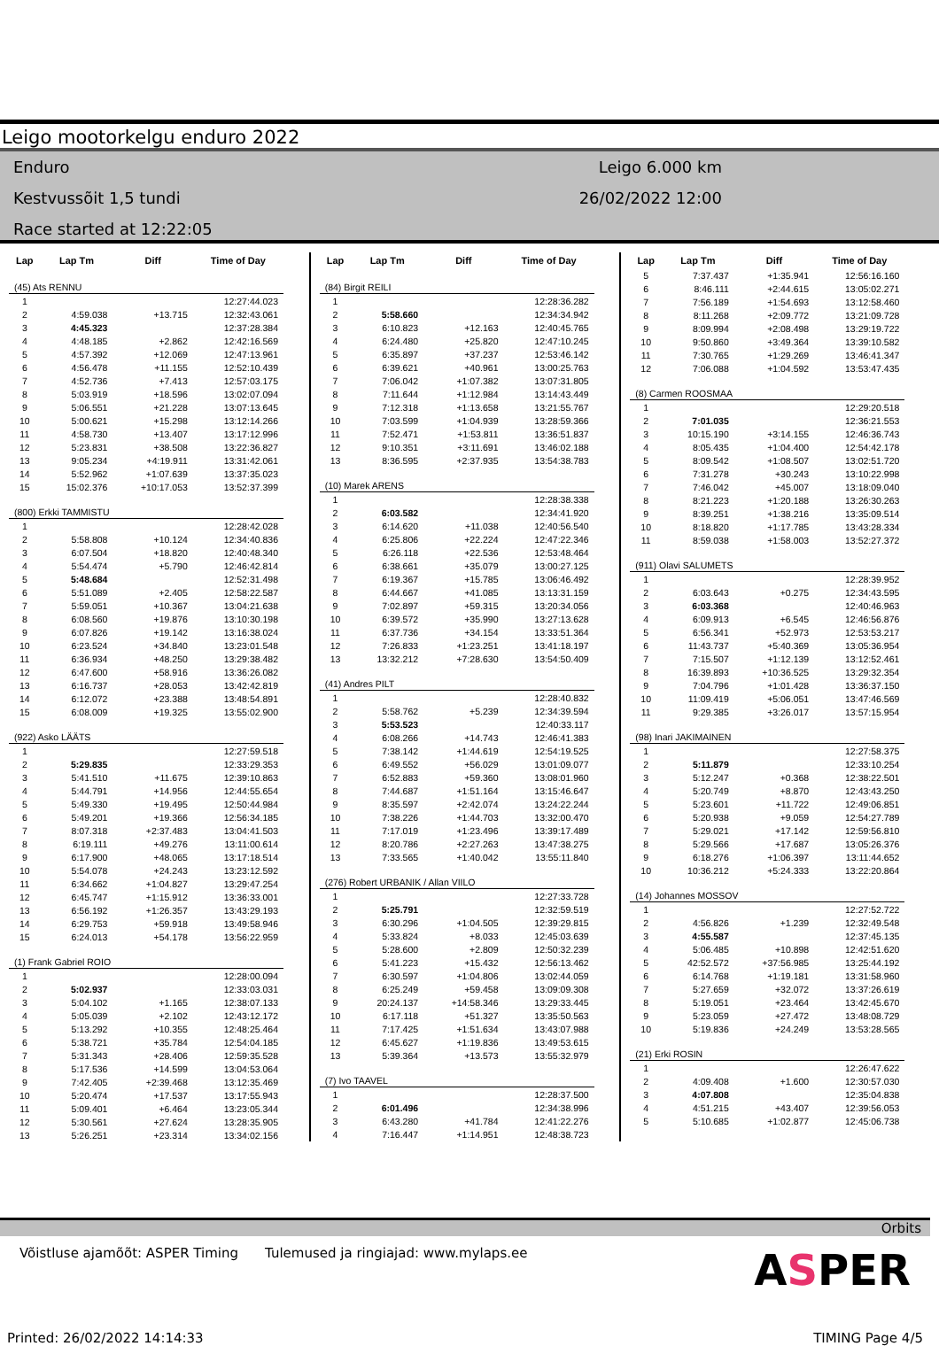Leigo mootorkelgu enduro 2022
Enduro
Kestvussõit 1,5 tundi
Race started at 12:22:05
Leigo 6.000 km
26/02/2022 12:00
| Lap | Lap Tm | Diff | Time of Day |
| --- | --- | --- | --- |
| (45) Ats RENNU | | | |
| 1 | | | 12:27:44.023 |
| 2 | 4:59.038 | +13.715 | 12:32:43.061 |
| 3 | 4:45.323 | | 12:37:28.384 |
| 4 | 4:48.185 | +2.862 | 12:42:16.569 |
| 5 | 4:57.392 | +12.069 | 12:47:13.961 |
| 6 | 4:56.478 | +11.155 | 12:52:10.439 |
| 7 | 4:52.736 | +7.413 | 12:57:03.175 |
| 8 | 5:03.919 | +18.596 | 13:02:07.094 |
| 9 | 5:06.551 | +21.228 | 13:07:13.645 |
| 10 | 5:00.621 | +15.298 | 13:12:14.266 |
| 11 | 4:58.730 | +13.407 | 13:17:12.996 |
| 12 | 5:23.831 | +38.508 | 13:22:36.827 |
| 13 | 9:05.234 | +4:19.911 | 13:31:42.061 |
| 14 | 5:52.962 | +1:07.639 | 13:37:35.023 |
| 15 | 15:02.376 | +10:17.053 | 13:52:37.399 |
| (800) Erkki TAMMISTU | | | |
| 1 | | | 12:28:42.028 |
| 2 | 5:58.808 | +10.124 | 12:34:40.836 |
| 3 | 6:07.504 | +18.820 | 12:40:48.340 |
| 4 | 5:54.474 | +5.790 | 12:46:42.814 |
| 5 | 5:48.684 | | 12:52:31.498 |
| 6 | 5:51.089 | +2.405 | 12:58:22.587 |
| 7 | 5:59.051 | +10.367 | 13:04:21.638 |
| 8 | 6:08.560 | +19.876 | 13:10:30.198 |
| 9 | 6:07.826 | +19.142 | 13:16:38.024 |
| 10 | 6:23.524 | +34.840 | 13:23:01.548 |
| 11 | 6:36.934 | +48.250 | 13:29:38.482 |
| 12 | 6:47.600 | +58.916 | 13:36:26.082 |
| 13 | 6:16.737 | +28.053 | 13:42:42.819 |
| 14 | 6:12.072 | +23.388 | 13:48:54.891 |
| 15 | 6:08.009 | +19.325 | 13:55:02.900 |
| (922) Asko LÄÄTS | | | |
| 1 | | | 12:27:59.518 |
| 2 | 5:29.835 | | 12:33:29.353 |
| 3 | 5:41.510 | +11.675 | 12:39:10.863 |
| 4 | 5:44.791 | +14.956 | 12:44:55.654 |
| 5 | 5:49.330 | +19.495 | 12:50:44.984 |
| 6 | 5:49.201 | +19.366 | 12:56:34.185 |
| 7 | 8:07.318 | +2:37.483 | 13:04:41.503 |
| 8 | 6:19.111 | +49.276 | 13:11:00.614 |
| 9 | 6:17.900 | +48.065 | 13:17:18.514 |
| 10 | 5:54.078 | +24.243 | 13:23:12.592 |
| 11 | 6:34.662 | +1:04.827 | 13:29:47.254 |
| 12 | 6:45.747 | +1:15.912 | 13:36:33.001 |
| 13 | 6:56.192 | +1:26.357 | 13:43:29.193 |
| 14 | 6:29.753 | +59.918 | 13:49:58.946 |
| 15 | 6:24.013 | +54.178 | 13:56:22.959 |
| (1) Frank Gabriel ROIO | | | |
| 1 | | | 12:28:00.094 |
| 2 | 5:02.937 | | 12:33:03.031 |
| 3 | 5:04.102 | +1.165 | 12:38:07.133 |
| 4 | 5:05.039 | +2.102 | 12:43:12.172 |
| 5 | 5:13.292 | +10.355 | 12:48:25.464 |
| 6 | 5:38.721 | +35.784 | 12:54:04.185 |
| 7 | 5:31.343 | +28.406 | 12:59:35.528 |
| 8 | 5:17.536 | +14.599 | 13:04:53.064 |
| 9 | 7:42.405 | +2:39.468 | 13:12:35.469 |
| 10 | 5:20.474 | +17.537 | 13:17:55.943 |
| 11 | 5:09.401 | +6.464 | 13:23:05.344 |
| 12 | 5:30.561 | +27.624 | 13:28:35.905 |
| 13 | 5:26.251 | +23.314 | 13:34:02.156 |
| Lap | Lap Tm | Diff | Time of Day |
| --- | --- | --- | --- |
| (84) Birgit REILI | | | |
| 1 | | | 12:28:36.282 |
| 2 | 5:58.660 | | 12:34:34.942 |
| 3 | 6:10.823 | +12.163 | 12:40:45.765 |
| 4 | 6:24.480 | +25.820 | 12:47:10.245 |
| 5 | 6:35.897 | +37.237 | 12:53:46.142 |
| 6 | 6:39.621 | +40.961 | 13:00:25.763 |
| 7 | 7:06.042 | +1:07.382 | 13:07:31.805 |
| 8 | 7:11.644 | +1:12.984 | 13:14:43.449 |
| 9 | 7:12.318 | +1:13.658 | 13:21:55.767 |
| 10 | 7:03.599 | +1:04.939 | 13:28:59.366 |
| 11 | 7:52.471 | +1:53.811 | 13:36:51.837 |
| 12 | 9:10.351 | +3:11.691 | 13:46:02.188 |
| 13 | 8:36.595 | +2:37.935 | 13:54:38.783 |
| (10) Marek ARENS | | | |
| 1 | | | 12:28:38.338 |
| 2 | 6:03.582 | | 12:34:41.920 |
| 3 | 6:14.620 | +11.038 | 12:40:56.540 |
| 4 | 6:25.806 | +22.224 | 12:47:22.346 |
| 5 | 6:26.118 | +22.536 | 12:53:48.464 |
| 6 | 6:38.661 | +35.079 | 13:00:27.125 |
| 7 | 6:19.367 | +15.785 | 13:06:46.492 |
| 8 | 6:44.667 | +41.085 | 13:13:31.159 |
| 9 | 7:02.897 | +59.315 | 13:20:34.056 |
| 10 | 6:39.572 | +35.990 | 13:27:13.628 |
| 11 | 6:37.736 | +34.154 | 13:33:51.364 |
| 12 | 7:26.833 | +1:23.251 | 13:41:18.197 |
| 13 | 13:32.212 | +7:28.630 | 13:54:50.409 |
| (41) Andres PILT | | | |
| 1 | | | 12:28:40.832 |
| 2 | 5:58.762 | +5.239 | 12:34:39.594 |
| 3 | 5:53.523 | | 12:40:33.117 |
| 4 | 6:08.266 | +14.743 | 12:46:41.383 |
| 5 | 7:38.142 | +1:44.619 | 12:54:19.525 |
| 6 | 6:49.552 | +56.029 | 13:01:09.077 |
| 7 | 6:52.883 | +59.360 | 13:08:01.960 |
| 8 | 7:44.687 | +1:51.164 | 13:15:46.647 |
| 9 | 8:35.597 | +2:42.074 | 13:24:22.244 |
| 10 | 7:38.226 | +1:44.703 | 13:32:00.470 |
| 11 | 7:17.019 | +1:23.496 | 13:39:17.489 |
| 12 | 8:20.786 | +2:27.263 | 13:47:38.275 |
| 13 | 7:33.565 | +1:40.042 | 13:55:11.840 |
| (276) Robert URBANIK / Allan VIILO | | | |
| 1 | | | 12:27:33.728 |
| 2 | 5:25.791 | | 12:32:59.519 |
| 3 | 6:30.296 | +1:04.505 | 12:39:29.815 |
| 4 | 5:33.824 | +8.033 | 12:45:03.639 |
| 5 | 5:28.600 | +2.809 | 12:50:32.239 |
| 6 | 5:41.223 | +15.432 | 12:56:13.462 |
| 7 | 6:30.597 | +1:04.806 | 13:02:44.059 |
| 8 | 6:25.249 | +59.458 | 13:09:09.308 |
| 9 | 20:24.137 | +14:58.346 | 13:29:33.445 |
| 10 | 6:17.118 | +51.327 | 13:35:50.563 |
| 11 | 7:17.425 | +1:51.634 | 13:43:07.988 |
| 12 | 6:45.627 | +1:19.836 | 13:49:53.615 |
| 13 | 5:39.364 | +13.573 | 13:55:32.979 |
| (7) Ivo TAAVEL | | | |
| 1 | | | 12:28:37.500 |
| 2 | 6:01.496 | | 12:34:38.996 |
| 3 | 6:43.280 | +41.784 | 12:41:22.276 |
| 4 | 7:16.447 | +1:14.951 | 12:48:38.723 |
| Lap | Lap Tm | Diff | Time of Day |
| --- | --- | --- | --- |
| 5 | 7:37.437 | +1:35.941 | 12:56:16.160 |
| 6 | 8:46.111 | +2:44.615 | 13:05:02.271 |
| 7 | 7:56.189 | +1:54.693 | 13:12:58.460 |
| 8 | 8:11.268 | +2:09.772 | 13:21:09.728 |
| 9 | 8:09.994 | +2:08.498 | 13:29:19.722 |
| 10 | 9:50.860 | +3:49.364 | 13:39:10.582 |
| 11 | 7:30.765 | +1:29.269 | 13:46:41.347 |
| 12 | 7:06.088 | +1:04.592 | 13:53:47.435 |
| (8) Carmen ROOSMAA | | | |
| 1 | | | 12:29:20.518 |
| 2 | 7:01.035 | | 12:36:21.553 |
| 3 | 10:15.190 | +3:14.155 | 12:46:36.743 |
| 4 | 8:05.435 | +1:04.400 | 12:54:42.178 |
| 5 | 8:09.542 | +1:08.507 | 13:02:51.720 |
| 6 | 7:31.278 | +30.243 | 13:10:22.998 |
| 7 | 7:46.042 | +45.007 | 13:18:09.040 |
| 8 | 8:21.223 | +1:20.188 | 13:26:30.263 |
| 9 | 8:39.251 | +1:38.216 | 13:35:09.514 |
| 10 | 8:18.820 | +1:17.785 | 13:43:28.334 |
| 11 | 8:59.038 | +1:58.003 | 13:52:27.372 |
| (911) Olavi SALUMETS | | | |
| 1 | | | 12:28:39.952 |
| 2 | 6:03.643 | +0.275 | 12:34:43.595 |
| 3 | 6:03.368 | | 12:40:46.963 |
| 4 | 6:09.913 | +6.545 | 12:46:56.876 |
| 5 | 6:56.341 | +52.973 | 12:53:53.217 |
| 6 | 11:43.737 | +5:40.369 | 13:05:36.954 |
| 7 | 7:15.507 | +1:12.139 | 13:12:52.461 |
| 8 | 16:39.893 | +10:36.525 | 13:29:32.354 |
| 9 | 7:04.796 | +1:01.428 | 13:36:37.150 |
| 10 | 11:09.419 | +5:06.051 | 13:47:46.569 |
| 11 | 9:29.385 | +3:26.017 | 13:57:15.954 |
| (98) Inari JAKIMAINEN | | | |
| 1 | | | 12:27:58.375 |
| 2 | 5:11.879 | | 12:33:10.254 |
| 3 | 5:12.247 | +0.368 | 12:38:22.501 |
| 4 | 5:20.749 | +8.870 | 12:43:43.250 |
| 5 | 5:23.601 | +11.722 | 12:49:06.851 |
| 6 | 5:20.938 | +9.059 | 12:54:27.789 |
| 7 | 5:29.021 | +17.142 | 12:59:56.810 |
| 8 | 5:29.566 | +17.687 | 13:05:26.376 |
| 9 | 6:18.276 | +1:06.397 | 13:11:44.652 |
| 10 | 10:36.212 | +5:24.333 | 13:22:20.864 |
| (14) Johannes MOSSOV | | | |
| 1 | | | 12:27:52.722 |
| 2 | 4:56.826 | +1.239 | 12:32:49.548 |
| 3 | 4:55.587 | | 12:37:45.135 |
| 4 | 5:06.485 | +10.898 | 12:42:51.620 |
| 5 | 42:52.572 | +37:56.985 | 13:25:44.192 |
| 6 | 6:14.768 | +1:19.181 | 13:31:58.960 |
| 7 | 5:27.659 | +32.072 | 13:37:26.619 |
| 8 | 5:19.051 | +23.464 | 13:42:45.670 |
| 9 | 5:23.059 | +27.472 | 13:48:08.729 |
| 10 | 5:19.836 | +24.249 | 13:53:28.565 |
| (21) Erki ROSIN | | | |
| 1 | | | 12:26:47.622 |
| 2 | 4:09.408 | +1.600 | 12:30:57.030 |
| 3 | 4:07.808 | | 12:35:04.838 |
| 4 | 4:51.215 | +43.407 | 12:39:56.053 |
| 5 | 5:10.685 | +1:02.877 | 12:45:06.738 |
Orbits
Võistluse ajamõõt: ASPER Timing Tulemused ja ringiajad: www.mylaps.ee ASPER
Printed: 26/02/2022 14:14:33 TIMING Page 4/5